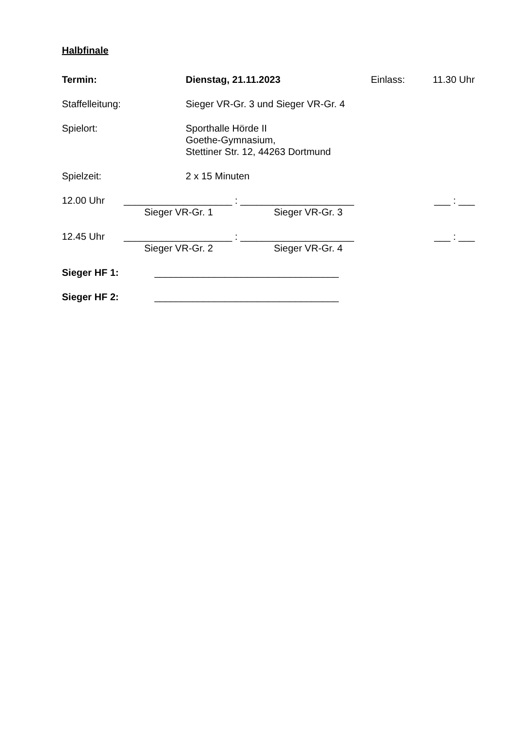Halbfinale
Termin: Dienstag, 21.11.2023 Einlass: 11.30 Uhr
Staffelleitung: Sieger VR-Gr. 3 und Sieger VR-Gr. 4
Spielort: Sporthalle Hörde II
Goethe-Gymnasium,
Stettiner Str. 12, 44263 Dortmund
Spielzeit: 2 x 15 Minuten
12.00 Uhr ____________________ : _____________________ ___ : ___
Sieger VR-Gr. 1 Sieger VR-Gr. 3
12.45 Uhr ____________________ : _____________________ ___ : ___
Sieger VR-Gr. 2 Sieger VR-Gr. 4
Sieger HF 1: __________________________________
Sieger HF 2: __________________________________